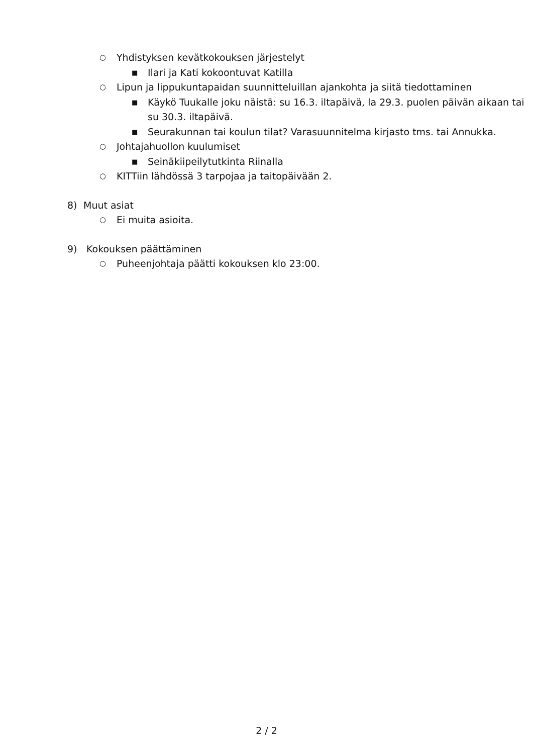○ Yhdistyksen kevätkokouksen järjestelyt
■ Ilari ja Kati kokoontuvat Katilla
○ Lipun ja lippukuntapaidan suunnitteluillan ajankohta ja siitä tiedottaminen
■ Käykö Tuukalle joku näistä: su 16.3. iltapäivä, la 29.3. puolen päivän aikaan tai su 30.3. iltapäivä.
■ Seurakunnan tai koulun tilat? Varasuunnitelma kirjasto tms. tai Annukka.
○ Johtajahuollon kuulumiset
■ Seinäkiipeilytutkinta Riinalla
○ KITTiin lähdössä 3 tarpojaa ja taitopäivään 2.
8) Muut asiat
○ Ei muita asioita.
9) Kokouksen päättäminen
○ Puheenjohtaja päätti kokouksen klo 23:00.
2 / 2